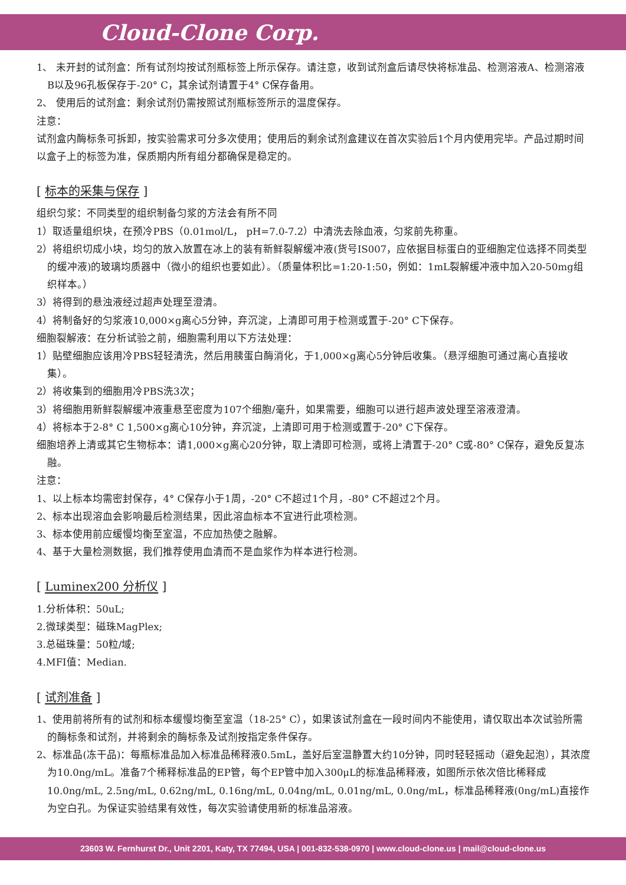Cloud-Clone Corp.
1、 未开封的试剂盒：所有试剂均按试剂瓶标签上所示保存。请注意，收到试剂盒后请尽快将标准品、检测溶液A、检测溶液B以及96孔板保存于-20° C，其余试剂请置于4° C保存备用。
2、 使用后的试剂盒：剩余试剂仍需按照试剂瓶标签所示的温度保存。
注意：
试剂盒内酶标条可拆卸，按实验需求可分多次使用；使用后的剩余试剂盒建议在首次实验后1个月内使用完毕。产品过期时间以盒子上的标签为准，保质期内所有组分都确保是稳定的。
[ 标本的采集与保存 ]
组织匀浆：不同类型的组织制备匀浆的方法会有所不同
1）取适量组织块，在预冷PBS（0.01mol/L， pH=7.0-7.2）中清洗去除血液，匀浆前先称重。
2）将组织切成小块，均匀的放入放置在冰上的装有新鲜裂解缓冲液(货号IS007，应依据目标蛋白的亚细胞定位选择不同类型的缓冲液)的玻璃均质器中（微小的组织也要如此）。（质量体积比=1:20-1:50，例如：1mL裂解缓冲液中加入20-50mg组织样本。）
3）将得到的悬浊液经过超声处理至澄清。
4）将制备好的匀浆液10,000×g离心5分钟，弃沉淀，上清即可用于检测或置于-20° C下保存。
细胞裂解液：在分析试验之前，细胞需利用以下方法处理：
1）贴壁细胞应该用冷PBS轻轻清洗，然后用胰蛋白酶消化，于1,000×g离心5分钟后收集。（悬浮细胞可通过离心直接收集）。
2）将收集到的细胞用冷PBS洗3次；
3）将细胞用新鲜裂解缓冲液重悬至密度为107个细胞/毫升，如果需要，细胞可以进行超声波处理至溶液澄清。
4）将标本于2-8° C 1,500×g离心10分钟，弃沉淀，上清即可用于检测或置于-20° C下保存。
细胞培养上清或其它生物标本：请1,000×g离心20分钟，取上清即可检测，或将上清置于-20° C或-80° C保存，避免反复冻融。
注意：
1、以上标本均需密封保存，4° C保存小于1周，-20° C不超过1个月，-80° C不超过2个月。
2、标本出现溶血会影响最后检测结果，因此溶血标本不宜进行此项检测。
3、标本使用前应缓慢均衡至室温，不应加热使之融解。
4、基于大量检测数据，我们推荐使用血清而不是血浆作为样本进行检测。
[ Luminex200 分析仪 ]
1.分析体积：50uL;
2.微球类型：磁珠MagPlex;
3.总磁珠量：50粒/域;
4.MFI值：Median.
[ 试剂准备 ]
1、使用前将所有的试剂和标本缓慢均衡至室温（18-25° C），如果该试剂盒在一段时间内不能使用，请仅取出本次试验所需的酶标条和试剂，并将剩余的酶标条及试剂按指定条件保存。
2、标准品(冻干品)：每瓶标准品加入标准品稀释液0.5mL，盖好后室温静置大约10分钟，同时轻轻摇动（避免起泡），其浓度为10.0ng/mL。准备7个稀释标准品的EP管，每个EP管中加入300μL的标准品稀释液，如图所示依次倍比稀释成10.0ng/mL, 2.5ng/mL, 0.62ng/mL, 0.16ng/mL, 0.04ng/mL, 0.01ng/mL, 0.0ng/mL，标准品稀释液(0ng/mL)直接作为空白孔。为保证实验结果有效性，每次实验请使用新的标准品溶液。
23603 W. Fernhurst Dr., Unit 2201, Katy, TX 77494, USA | 001-832-538-0970 | www.cloud-clone.us | mail@cloud-clone.us